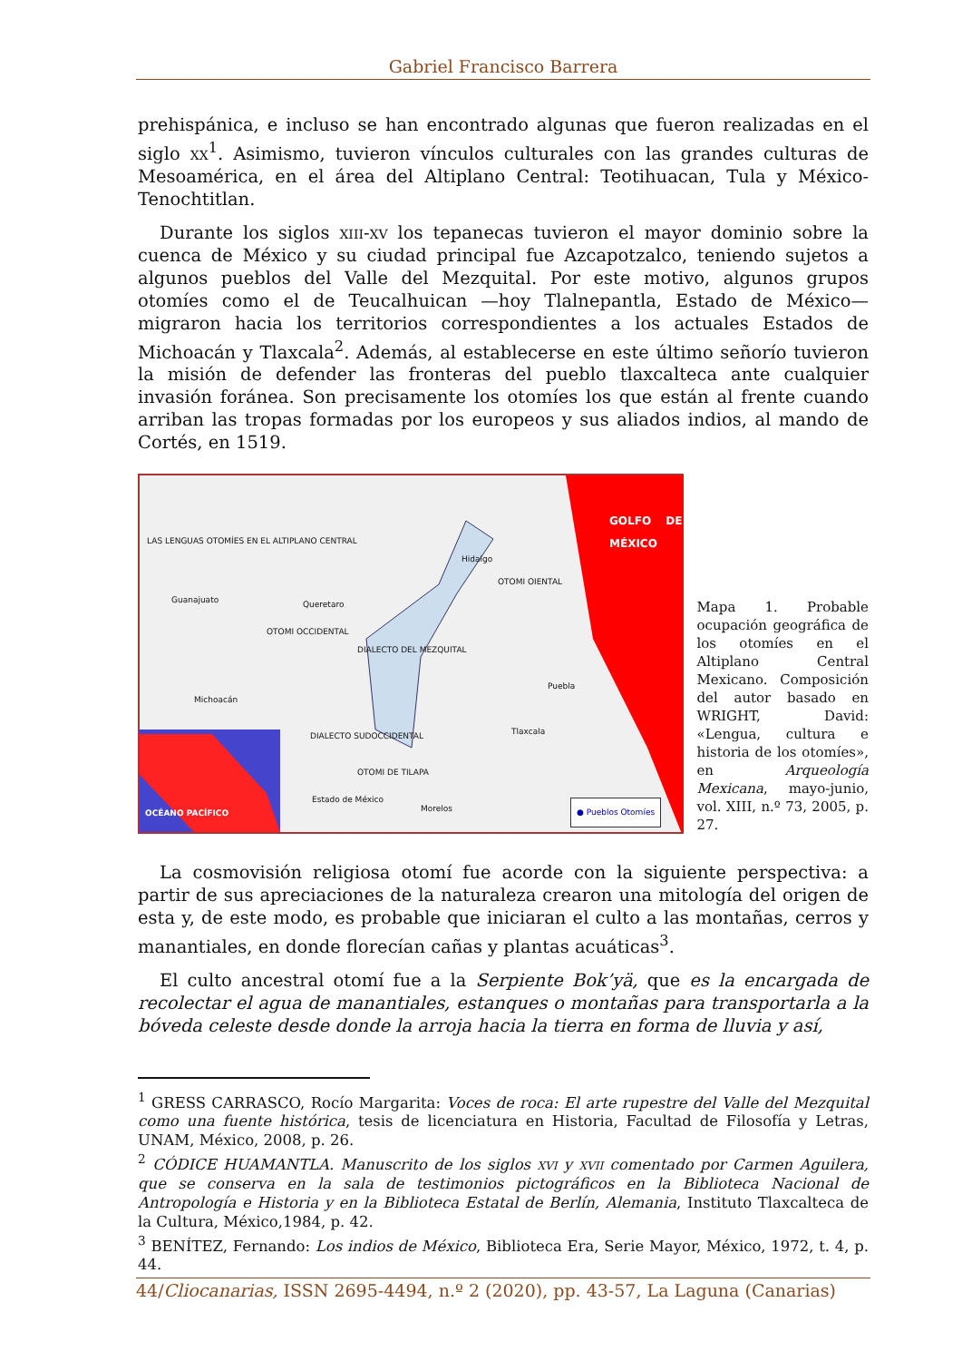Gabriel Francisco Barrera
prehispánica, e incluso se han encontrado algunas que fueron realizadas en el siglo xx<sup>1</sup>. Asimismo, tuvieron vínculos culturales con las grandes culturas de Mesoamérica, en el área del Altiplano Central: Teotihuacan, Tula y México-Tenochtitlan.
Durante los siglos xiii-xv los tepanecas tuvieron el mayor dominio sobre la cuenca de México y su ciudad principal fue Azcapotzalco, teniendo sujetos a algunos pueblos del Valle del Mezquital. Por este motivo, algunos grupos otomíes como el de Teucalhuican —hoy Tlalnepantla, Estado de México— migraron hacia los territorios correspondientes a los actuales Estados de Michoacán y Tlaxcala<sup>2</sup>. Además, al establecerse en este último señorío tuvieron la misión de defender las fronteras del pueblo tlaxcalteca ante cualquier invasión foránea. Son precisamente los otomíes los que están al frente cuando arriban las tropas formadas por los europeos y sus aliados indios, al mando de Cortés, en 1519.
LAS LENGUAS OTOMÍES EN EL ALTIPLANO CENTRAL
GOLFO DE MÉXICO
Guanajuato Queretaro
Hidalgo
OTOMI OIENTAL
OTOMI OCCIDENTAL
DIALECTO DEL MEZQUITAL
Puebla
Michoacán
DIALECTO SUDOCCIDENTAL Tlaxcala
OTOMI DE TILAPA
Estado de México
Morelos
OCÉANO PACÍFICO ● Pueblos Otomíes
Mapa 1. Probable ocupación geográfica de los otomíes en el Altiplano Central Mexicano. Composición del autor basado en WRIGHT, David: «Lengua, cultura e historia de los otomíes», en Arqueología Mexicana, mayo-junio, vol. XIII, n.º 73, 2005, p. 27.
La cosmovisión religiosa otomí fue acorde con la siguiente perspectiva: a partir de sus apreciaciones de la naturaleza crearon una mitología del origen de esta y, de este modo, es probable que iniciaran el culto a las montañas, cerros y manantiales, en donde florecían cañas y plantas acuáticas<sup>3</sup>.
El culto ancestral otomí fue a la Serpiente Bok’yä, que es la encargada de recolectar el agua de manantiales, estanques o montañas para transportarla a la bóveda celeste desde donde la arroja hacia la tierra en forma de lluvia y así,
<sup>1</sup> GRESS CARRASCO, Rocío Margarita: Voces de roca: El arte rupestre del Valle del Mezquital como una fuente histórica, tesis de licenciatura en Historia, Facultad de Filosofía y Letras, UNAM, México, 2008, p. 26.
<sup>2</sup> CÓDICE HUAMANTLA. Manuscrito de los siglos xvi y xvii comentado por Carmen Aguilera, que se conserva en la sala de testimonios pictográficos en la Biblioteca Nacional de Antropología e Historia y en la Biblioteca Estatal de Berlín, Alemania, Instituto Tlaxcalteca de la Cultura, México,1984, p. 42.
<sup>3</sup> BENÍTEZ, Fernando: Los indios de México, Biblioteca Era, Serie Mayor, México, 1972, t. 4, p. 44.
44/Cliocanarias, ISSN 2695-4494, n.º 2 (2020), pp. 43-57, La Laguna (Canarias)